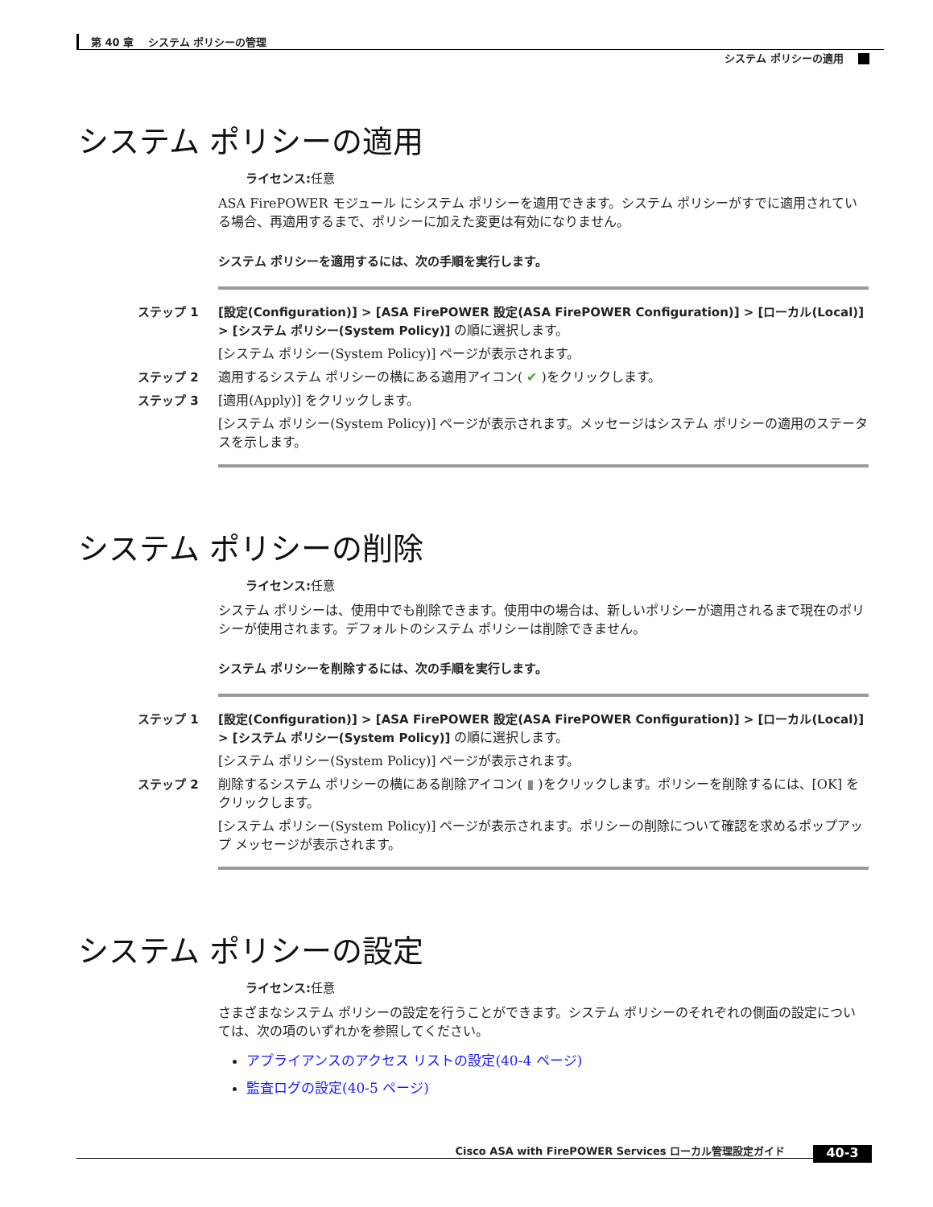第 40 章　 システム ポリシーの管理
システム ポリシーの適用
システム ポリシーの適用
ライセンス: 任意
ASA FirePOWER モジュール にシステム ポリシーを適用できます。システム ポリシーがすでに適用されている場合、再適用するまで、ポリシーに加えた変更は有効になりません。
システム ポリシーを適用するには、次の手順を実行します。
ステップ 1 [設定(Configuration)] > [ASA FirePOWER 設定(ASA FirePOWER Configuration)] > [ローカル(Local)] > [システム ポリシー(System Policy)] の順に選択します。
[システム ポリシー(System Policy)] ページが表示されます。
ステップ 2 適用するシステム ポリシーの横にある適用アイコン( ✔ )をクリックします。
ステップ 3 [適用(Apply)] をクリックします。
[システム ポリシー(System Policy)] ページが表示されます。メッセージはシステム ポリシーの適用のステータスを示します。
システム ポリシーの削除
ライセンス: 任意
システム ポリシーは、使用中でも削除できます。使用中の場合は、新しいポリシーが適用されるまで現在のポリシーが使用されます。デフォルトのシステム ポリシーは削除できません。
システム ポリシーを削除するには、次の手順を実行します。
ステップ 1 [設定(Configuration)] > [ASA FirePOWER 設定(ASA FirePOWER Configuration)] > [ローカル(Local)] > [システム ポリシー(System Policy)] の順に選択します。
[システム ポリシー(System Policy)] ページが表示されます。
ステップ 2 削除するシステム ポリシーの横にある削除アイコン( ▮ )をクリックします。ポリシーを削除するには、[OK] をクリックします。
[システム ポリシー(System Policy)] ページが表示されます。ポリシーの削除について確認を求めるポップアップ メッセージが表示されます。
システム ポリシーの設定
ライセンス: 任意
さまざまなシステム ポリシーの設定を行うことができます。システム ポリシーのそれぞれの側面の設定については、次の項のいずれかを参照してください。
アプライアンスのアクセス リストの設定(40-4 ページ)
監査ログの設定(40-5 ページ)
Cisco ASA with FirePOWER Services ローカル管理設定ガイド 40-3